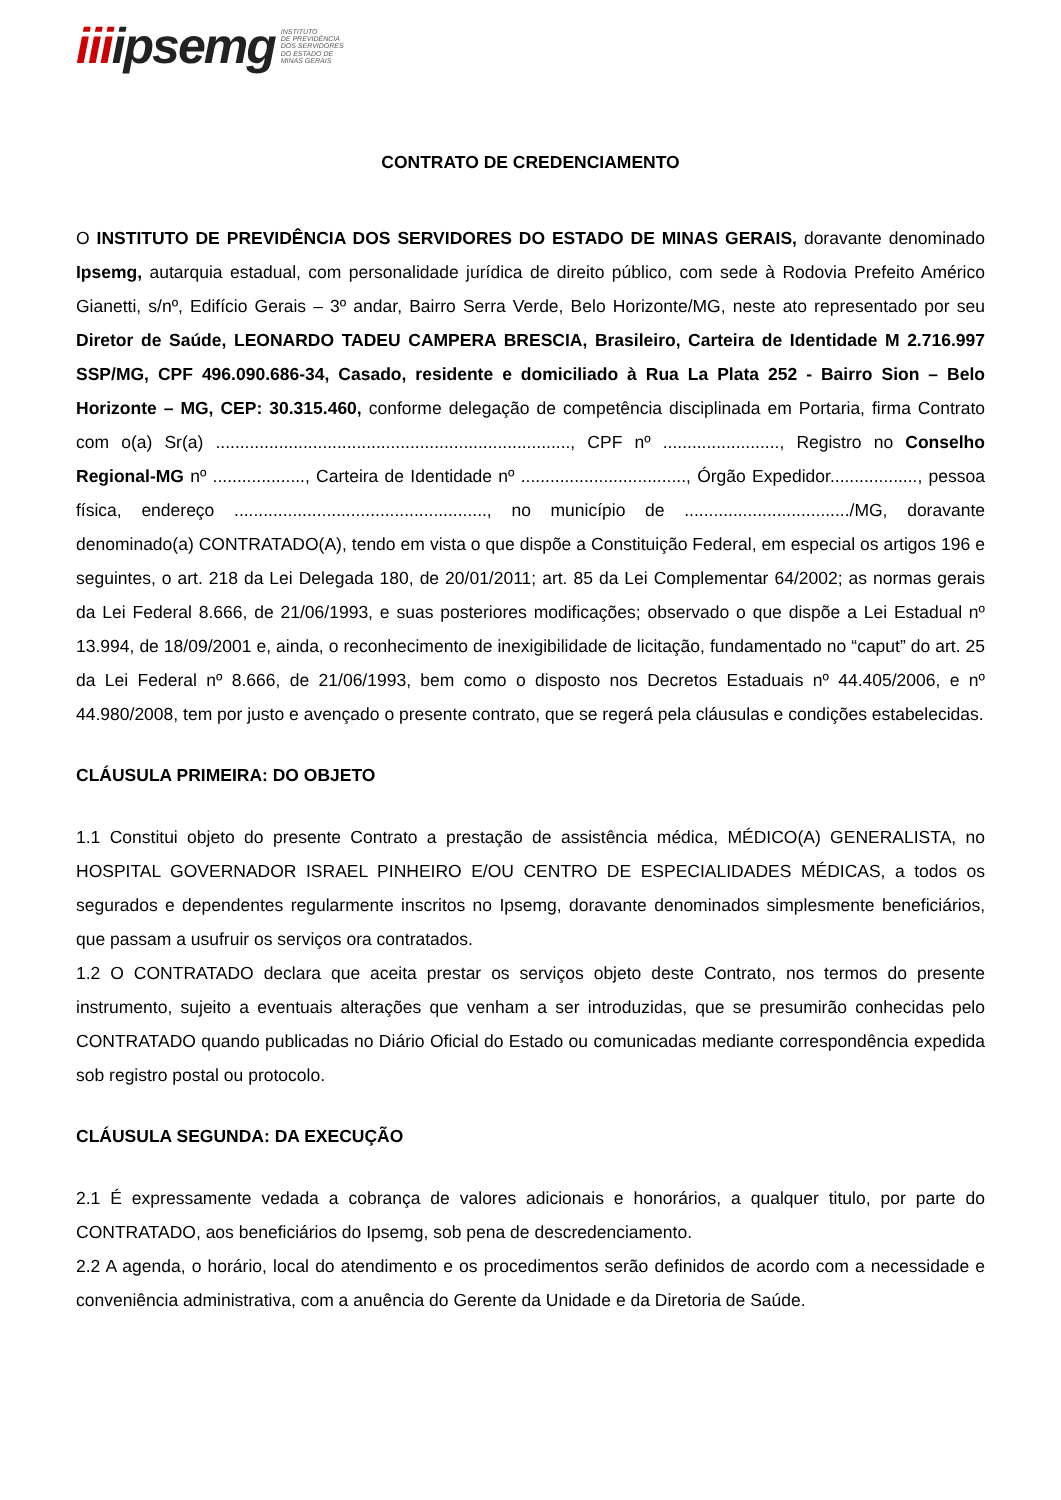iiiipsemg INSTITUTO
DE PREVIDÊNCIA
DOS SERVIDORES
DO ESTADO DE
MINAS GERAIS
CONTRATO DE CREDENCIAMENTO
O INSTITUTO DE PREVIDÊNCIA DOS SERVIDORES DO ESTADO DE MINAS GERAIS, doravante denominado Ipsemg, autarquia estadual, com personalidade jurídica de direito público, com sede à Rodovia Prefeito Américo Gianetti, s/nº, Edifício Gerais – 3º andar, Bairro Serra Verde, Belo Horizonte/MG, neste ato representado por seu Diretor de Saúde, LEONARDO TADEU CAMPERA BRESCIA, Brasileiro, Carteira de Identidade M 2.716.997 SSP/MG, CPF 496.090.686-34, Casado, residente e domiciliado à Rua La Plata 252 - Bairro Sion – Belo Horizonte – MG, CEP: 30.315.460, conforme delegação de competência disciplinada em Portaria, firma Contrato com o(a) Sr(a) ........................................................................., CPF nº ........................, Registro no Conselho Regional-MG nº ..................., Carteira de Identidade nº .................................., Órgão Expedidor.................., pessoa física, endereço ...................................................., no município de ................................../MG, doravante denominado(a) CONTRATADO(A), tendo em vista o que dispõe a Constituição Federal, em especial os artigos 196 e seguintes, o art. 218 da Lei Delegada 180, de 20/01/2011; art. 85 da Lei Complementar 64/2002; as normas gerais da Lei Federal 8.666, de 21/06/1993, e suas posteriores modificações; observado o que dispõe a Lei Estadual nº 13.994, de 18/09/2001 e, ainda, o reconhecimento de inexigibilidade de licitação, fundamentado no “caput” do art. 25 da Lei Federal nº 8.666, de 21/06/1993, bem como o disposto nos Decretos Estaduais nº 44.405/2006, e nº 44.980/2008, tem por justo e avençado o presente contrato, que se regerá pela cláusulas e condições estabelecidas.
CLÁUSULA PRIMEIRA: DO OBJETO
1.1 Constitui objeto do presente Contrato a prestação de assistência médica, MÉDICO(A) GENERALISTA, no HOSPITAL GOVERNADOR ISRAEL PINHEIRO E/OU CENTRO DE ESPECIALIDADES MÉDICAS, a todos os segurados e dependentes regularmente inscritos no Ipsemg, doravante denominados simplesmente beneficiários, que passam a usufruir os serviços ora contratados.
1.2 O CONTRATADO declara que aceita prestar os serviços objeto deste Contrato, nos termos do presente instrumento, sujeito a eventuais alterações que venham a ser introduzidas, que se presumirão conhecidas pelo CONTRATADO quando publicadas no Diário Oficial do Estado ou comunicadas mediante correspondência expedida sob registro postal ou protocolo.
CLÁUSULA SEGUNDA: DA EXECUÇÃO
2.1 É expressamente vedada a cobrança de valores adicionais e honorários, a qualquer titulo, por parte do CONTRATADO, aos beneficiários do Ipsemg, sob pena de descredenciamento.
2.2 A agenda, o horário, local do atendimento e os procedimentos serão definidos de acordo com a necessidade e conveniência administrativa, com a anuência do Gerente da Unidade e da Diretoria de Saúde.